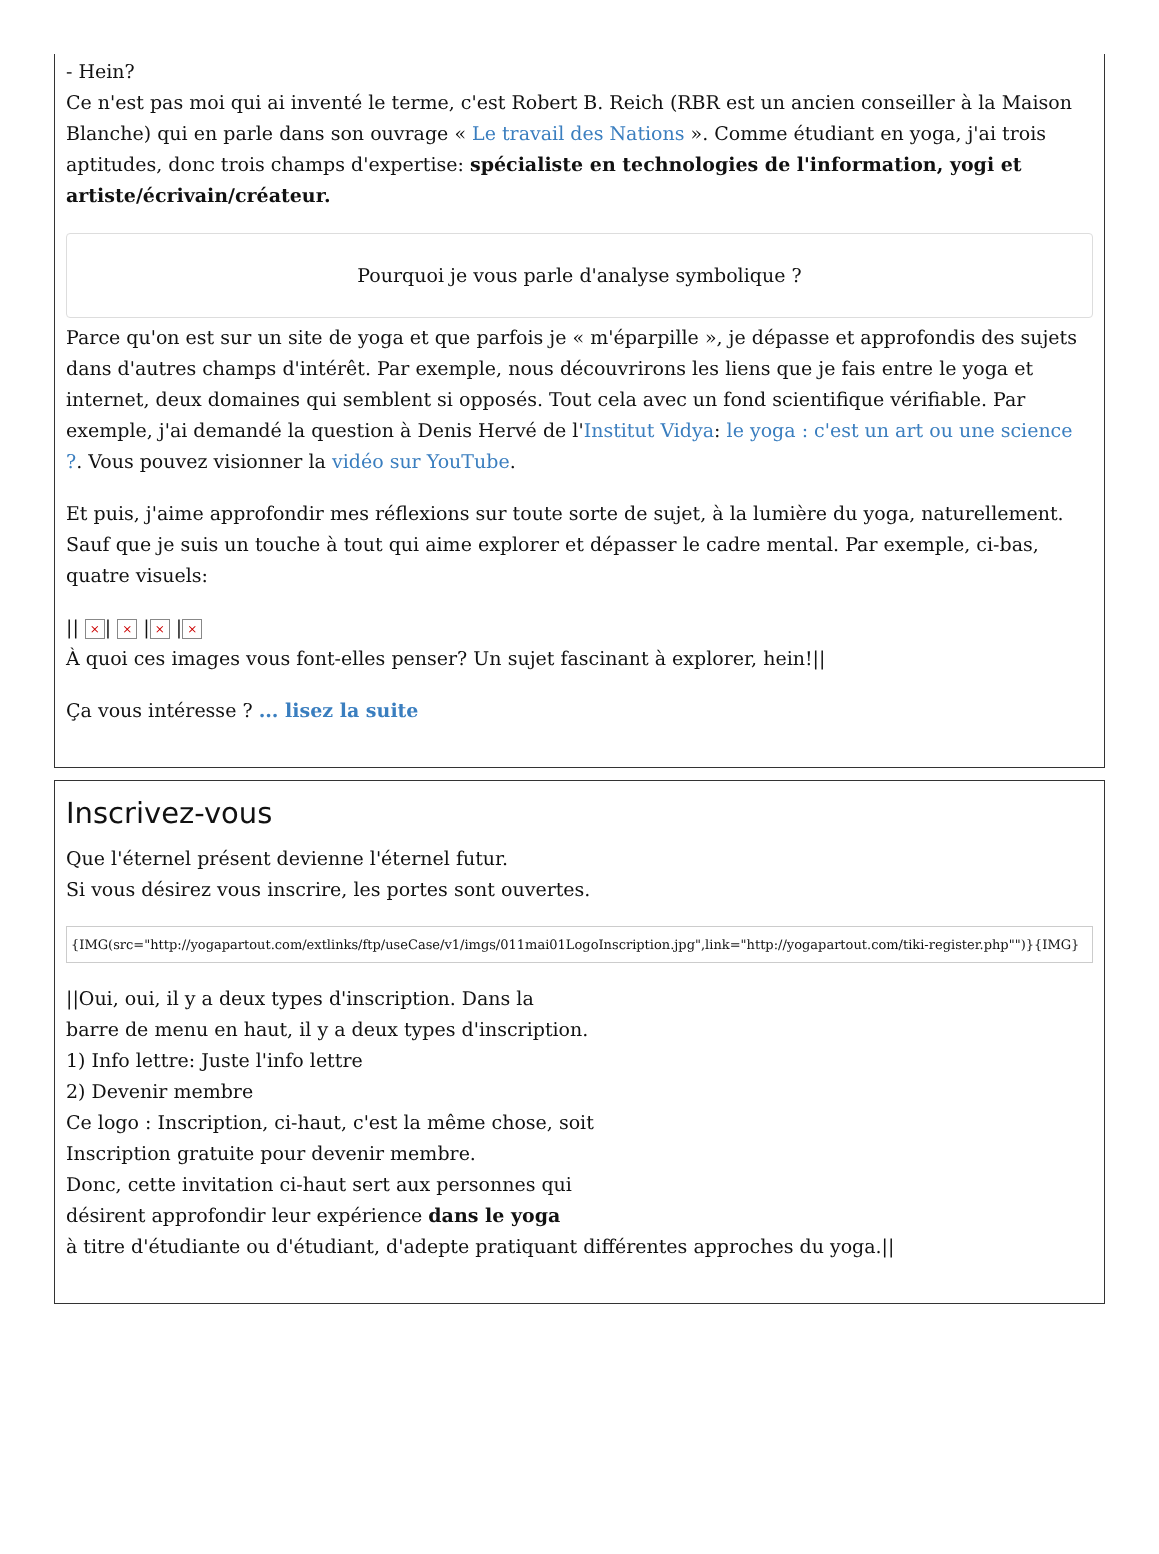- Hein?
Ce n'est pas moi qui ai inventé le terme, c'est Robert B. Reich (RBR est un ancien conseiller à la Maison Blanche) qui en parle dans son ouvrage « Le travail des Nations ». Comme étudiant en yoga, j'ai trois aptitudes, donc trois champs d'expertise: spécialiste en technologies de l'information, yogi et artiste/écrivain/créateur.
Pourquoi je vous parle d'analyse symbolique ?
Parce qu'on est sur un site de yoga et que parfois je « m'éparpille », je dépasse et approfondis des sujets dans d'autres champs d'intérêt. Par exemple, nous découvrirons les liens que je fais entre le yoga et internet, deux domaines qui semblent si opposés. Tout cela avec un fond scientifique vérifiable. Par exemple, j'ai demandé la question à Denis Hervé de l'Institut Vidya: le yoga : c'est un art ou une science ?. Vous pouvez visionner la vidéo sur YouTube.
Et puis, j'aime approfondir mes réflexions sur toute sorte de sujet, à la lumière du yoga, naturellement. Sauf que je suis un touche à tout qui aime explorer et dépasser le cadre mental. Par exemple, ci-bas, quatre visuels:
|| × | × | × | ×
À quoi ces images vous font-elles penser? Un sujet fascinant à explorer, hein!||
Ça vous intéresse ? ... lisez la suite
Inscrivez-vous
Que l'éternel présent devienne l'éternel futur.
Si vous désirez vous inscrire, les portes sont ouvertes.
{IMG(src="http://yogapartout.com/extlinks/ftp/useCase/v1/imgs/011mai01LogoInscription.jpg",link="http://yogapartout.com/tiki-register.php"")}{IMG}
||Oui, oui, il y a deux types d'inscription. Dans la
barre de menu en haut, il y a deux types d'inscription.
1) Info lettre: Juste l'info lettre
2) Devenir membre
Ce logo : Inscription, ci-haut, c'est la même chose, soit
Inscription gratuite pour devenir membre.
Donc, cette invitation ci-haut sert aux personnes qui
désirent approfondir leur expérience dans le yoga
à titre d'étudiante ou d'étudiant, d'adepte pratiquant différentes approches du yoga.||